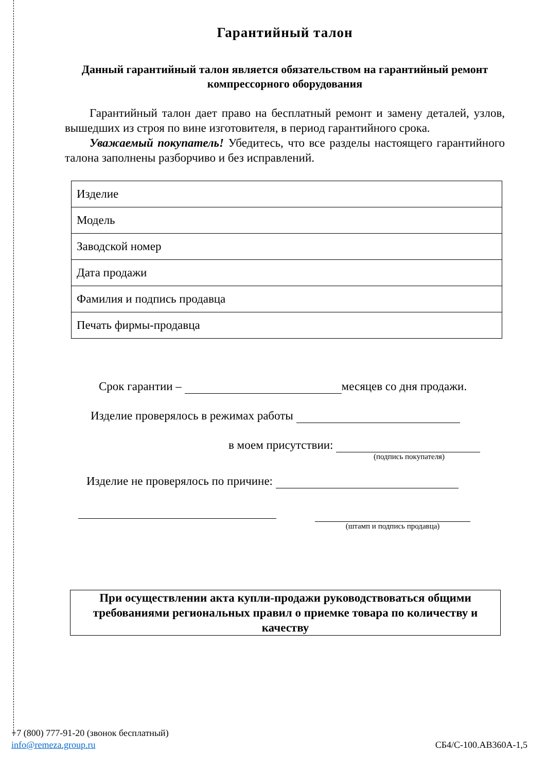Гарантийный талон
Данный гарантийный талон является обязательством на гарантийный ремонт компрессорного оборудования
Гарантийный талон дает право на бесплатный ремонт и замену деталей, узлов, вышедших из строя по вине изготовителя, в период гарантийного срока.
Уважаемый покупатель! Убедитесь, что все разделы настоящего гарантийного талона заполнены разборчиво и без исправлений.
| Изделие |
| Модель |
| Заводской номер |
| Дата продажи |
| Фамилия и подпись продавца |
| Печать фирмы-продавца |
Срок гарантии – месяцев со дня продажи.
Изделие проверялось в режимах работы
в моем присутствии:
(подпись покупателя)
Изделие не проверялось по причине:
(штамп и подпись продавца)
При осуществлении акта купли-продажи руководствоваться общими требованиями региональных правил о приемке товара по количеству и качеству
+7 (800) 777-91-20 (звонок бесплатный)
info@remeza.group.ru СБ4/С-100.АВ360А-1,5